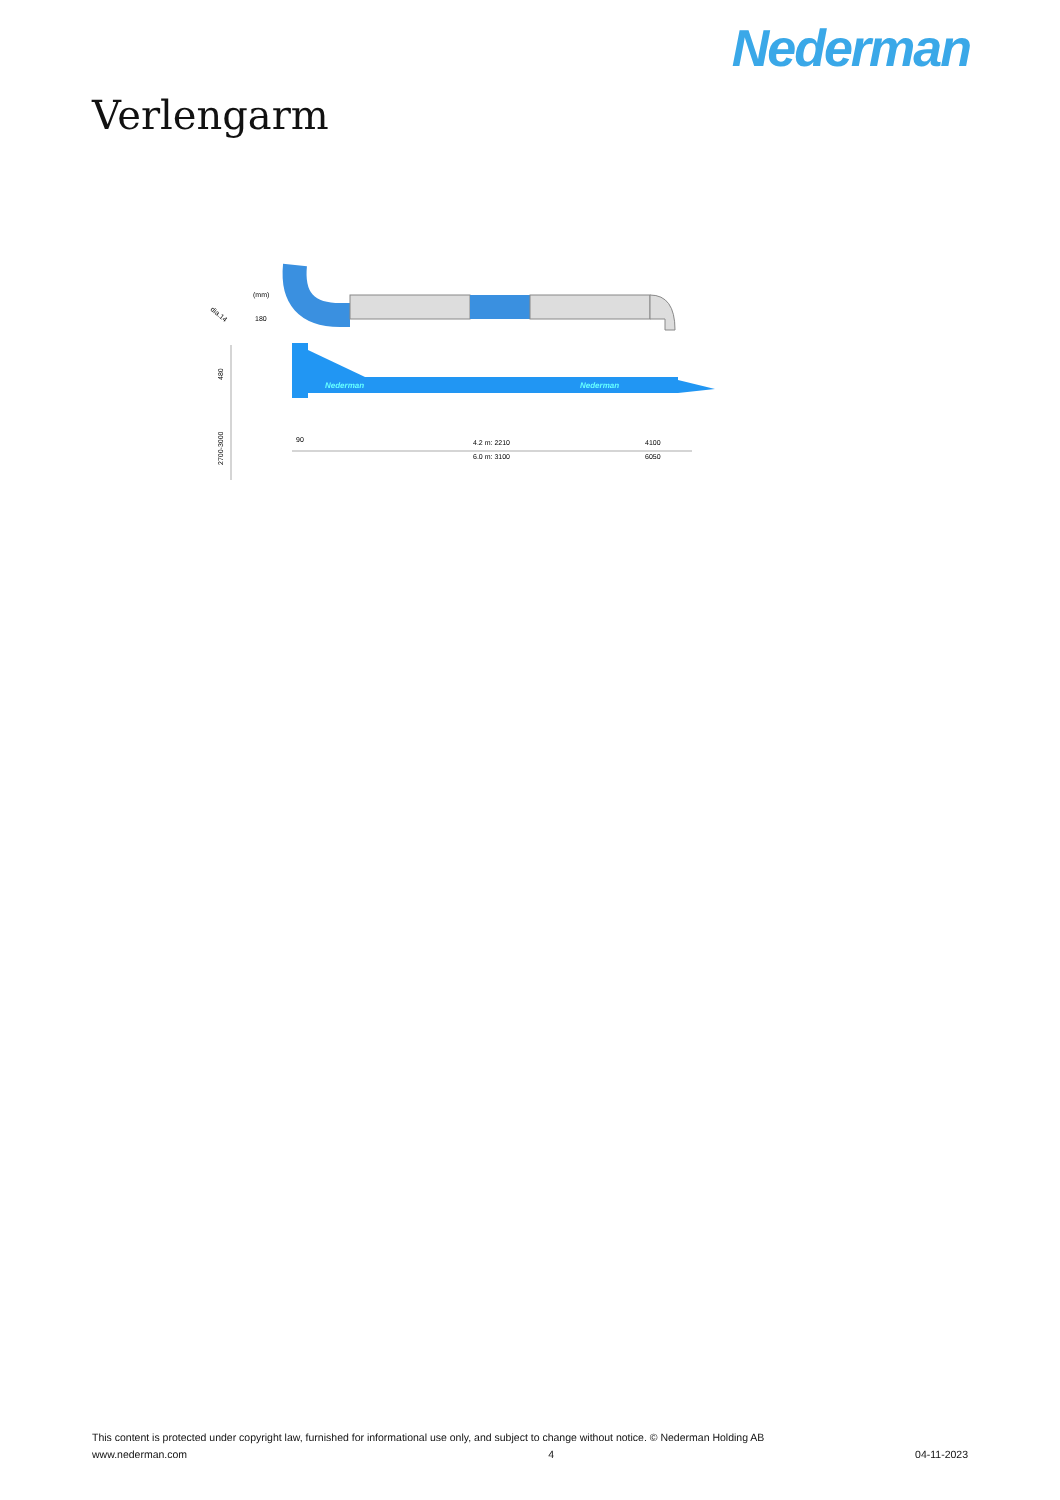Nederman
Verlengarm
Nederman
Nederman
(mm)
dia.14
180
480
2700-3000
90
4.2 m: 2210
6.0 m: 3100
4100
6050
This content is protected under copyright law, furnished for informational use only, and subject to change without notice. © Nederman Holding AB
www.nederman.com 4 04-11-2023